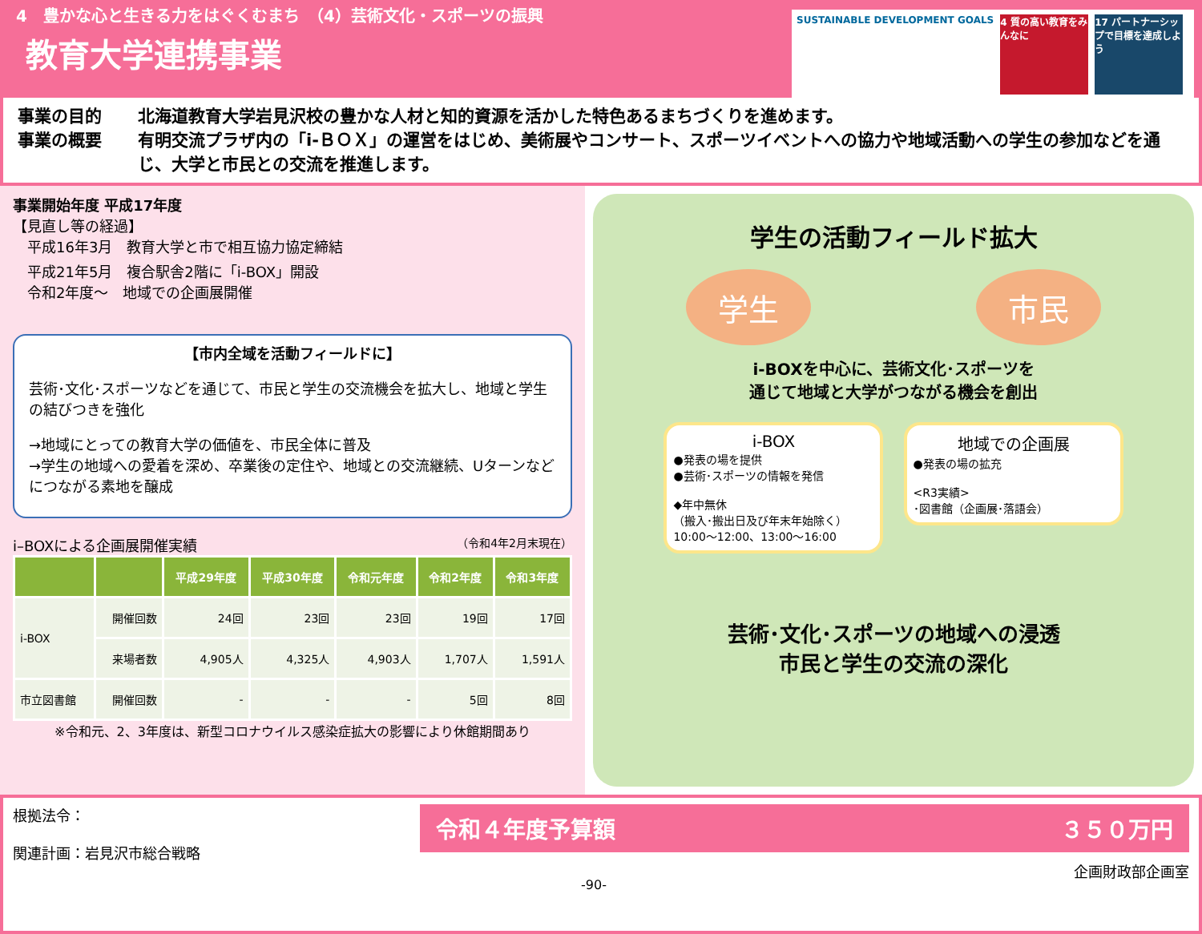4　豊かな心と生きる力をはぐくむまち　（4）芸術文化・スポーツの振興
教育大学連携事業
SUSTAINABLE DEVELOPMENT GOALS 4 質の高い教育をみんなに
17 パートナーシップで目標を達成しよう
事業の目的 北海道教育大学岩見沢校の豊かな人材と知的資源を活かした特色あるまちづくりを進めます。
事業の概要 有明交流プラザ内の「i-ＢＯＸ」の運営をはじめ、美術展やコンサート、スポーツイベントへの協力や地域活動への学生の参加などを通じ、大学と市民との交流を推進します。
事業開始年度 平成17年度
【見直し等の経過】
　平成16年3月　教育大学と市で相互協力協定締結
　平成21年5月　複合駅舎2階に「i-BOX」開設
　令和2年度～　地域での企画展開催
【市内全域を活動フィールドに】
芸術･文化･スポーツなどを通じて、市民と学生の交流機会を拡大し、地域と学生の結びつきを強化
→地域にとっての教育大学の価値を、市民全体に普及
→学生の地域への愛着を深め、卒業後の定住や、地域との交流継続、Uターンなどにつながる素地を醸成
i–BOXによる企画展開催実績 （令和4年2月末現在）
| | | 平成29年度 | 平成30年度 | 令和元年度 | 令和2年度 | 令和3年度 |
| --- | --- | --- | --- | --- | --- | --- |
| i-BOX | 開催回数 | 24回 | 23回 | 23回 | 19回 | 17回 |
| | 来場者数 | 4,905人 | 4,325人 | 4,903人 | 1,707人 | 1,591人 |
| 市立図書館 | 開催回数 | - | - | - | 5回 | 8回 |
※令和元、2、3年度は、新型コロナウイルス感染症拡大の影響により休館期間あり
学生の活動フィールド拡大
学生 市民
i-BOXを中心に、芸術文化･スポーツを
通じて地域と大学がつながる機会を創出
i-BOX
●発表の場を提供
●芸術･スポーツの情報を発信
◆年中無休
（搬入･搬出日及び年末年始除く）
10:00～12:00、13:00～16:00
地域での企画展
●発表の場の拡充
<R3実績>
･図書館（企画展･落語会）
芸術･文化･スポーツの地域への浸透
市民と学生の交流の深化
根拠法令：
関連計画：岩見沢市総合戦略
令和４年度予算額 ３５０万円
企画財政部企画室
-90-